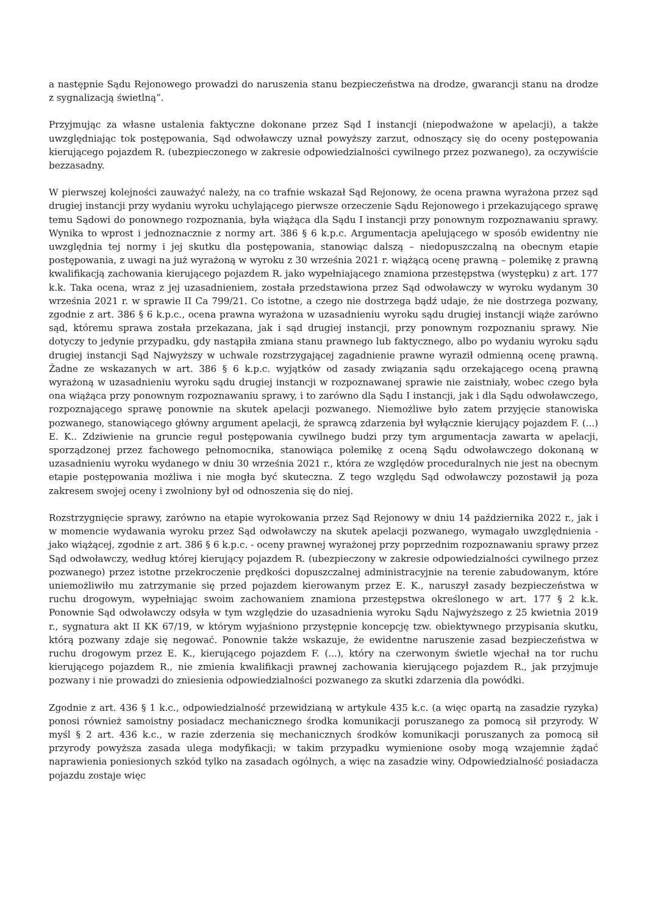a następnie Sądu Rejonowego prowadzi do naruszenia stanu bezpieczeństwa na drodze, gwarancji stanu na drodze z sygnalizacją świetlną”.
Przyjmując za własne ustalenia faktyczne dokonane przez Sąd I instancji (niepodważone w apelacji), a także uwzględniając tok postępowania, Sąd odwoławczy uznał powyższy zarzut, odnoszący się do oceny postępowania kierującego pojazdem R. (ubezpieczonego w zakresie odpowiedzialności cywilnego przez pozwanego), za oczywiście bezzasadny.
W pierwszej kolejności zauważyć należy, na co trafnie wskazał Sąd Rejonowy, że ocena prawna wyrażona przez sąd drugiej instancji przy wydaniu wyroku uchylającego pierwsze orzeczenie Sądu Rejonowego i przekazującego sprawę temu Sądowi do ponownego rozpoznania, była wiążąca dla Sądu I instancji przy ponownym rozpoznawaniu sprawy. Wynika to wprost i jednoznacznie z normy art. 386 § 6 k.p.c. Argumentacja apelującego w sposób ewidentny nie uwzględnia tej normy i jej skutku dla postępowania, stanowiąc dalszą – niedopuszczalną na obecnym etapie postępowania, z uwagi na już wyrażoną w wyroku z 30 września 2021 r. wiążącą ocenę prawną – polemikę z prawną kwalifikacją zachowania kierującego pojazdem R. jako wypełniającego znamiona przestępstwa (występku) z art. 177 k.k. Taka ocena, wraz z jej uzasadnieniem, została przedstawiona przez Sąd odwoławczy w wyroku wydanym 30 września 2021 r. w sprawie II Ca 799/21. Co istotne, a czego nie dostrzega bądź udaje, że nie dostrzega pozwany, zgodnie z art. 386 § 6 k.p.c., ocena prawna wyrażona w uzasadnieniu wyroku sądu drugiej instancji wiąże zarówno sąd, któremu sprawa została przekazana, jak i sąd drugiej instancji, przy ponownym rozpoznaniu sprawy. Nie dotyczy to jedynie przypadku, gdy nastąpiła zmiana stanu prawnego lub faktycznego, albo po wydaniu wyroku sądu drugiej instancji Sąd Najwyższy w uchwale rozstrzygającej zagadnienie prawne wyraził odmienną ocenę prawną. Żadne ze wskazanych w art. 386 § 6 k.p.c. wyjątków od zasady związania sądu orzekającego oceną prawną wyrażoną w uzasadnieniu wyroku sądu drugiej instancji w rozpoznawanej sprawie nie zaistniały, wobec czego była ona wiążąca przy ponownym rozpoznawaniu sprawy, i to zarówno dla Sądu I instancji, jak i dla Sądu odwoławczego, rozpoznającego sprawę ponownie na skutek apelacji pozwanego. Niemożliwe było zatem przyjęcie stanowiska pozwanego, stanowiącego główny argument apelacji, że sprawcą zdarzenia był wyłącznie kierujący pojazdem F. (...) E. K.. Zdziwienie na gruncie reguł postępowania cywilnego budzi przy tym argumentacja zawarta w apelacji, sporządzonej przez fachowego pełnomocnika, stanowiąca polemikę z oceną Sądu odwoławczego dokonaną w uzasadnieniu wyroku wydanego w dniu 30 września 2021 r., która ze względów proceduralnych nie jest na obecnym etapie postępowania możliwa i nie mogła być skuteczna. Z tego względu Sąd odwoławczy pozostawił ją poza zakresem swojej oceny i zwolniony był od odnoszenia się do niej.
Rozstrzygnięcie sprawy, zarówno na etapie wyrokowania przez Sąd Rejonowy w dniu 14 października 2022 r., jak i w momencie wydawania wyroku przez Sąd odwoławczy na skutek apelacji pozwanego, wymagało uwzględnienia - jako wiążącej, zgodnie z art. 386 § 6 k.p.c. - oceny prawnej wyrażonej przy poprzednim rozpoznawaniu sprawy przez Sąd odwoławczy, według której kierujący pojazdem R. (ubezpieczony w zakresie odpowiedzialności cywilnego przez pozwanego) przez istotne przekroczenie prędkości dopuszczalnej administracyjnie na terenie zabudowanym, które uniemożliwiło mu zatrzymanie się przed pojazdem kierowanym przez E. K., naruszył zasady bezpieczeństwa w ruchu drogowym, wypełniając swoim zachowaniem znamiona przestępstwa określonego w art. 177 § 2 k.k. Ponownie Sąd odwoławczy odsyła w tym względzie do uzasadnienia wyroku Sądu Najwyższego z 25 kwietnia 2019 r., sygnatura akt II KK 67/19, w którym wyjaśniono przystępnie koncepcję tzw. obiektywnego przypisania skutku, którą pozwany zdaje się negować. Ponownie także wskazuje, że ewidentne naruszenie zasad bezpieczeństwa w ruchu drogowym przez E. K., kierującego pojazdem F. (...), który na czerwonym świetle wjechał na tor ruchu kierującego pojazdem R., nie zmienia kwalifikacji prawnej zachowania kierującego pojazdem R., jak przyjmuje pozwany i nie prowadzi do zniesienia odpowiedzialności pozwanego za skutki zdarzenia dla powódki.
Zgodnie z art. 436 § 1 k.c., odpowiedzialność przewidzianą w artykule 435 k.c. (a więc opartą na zasadzie ryzyka) ponosi również samoistny posiadacz mechanicznego środka komunikacji poruszanego za pomocą sił przyrody. W myśl § 2 art. 436 k.c., w razie zderzenia się mechanicznych środków komunikacji poruszanych za pomocą sił przyrody powyższa zasada ulega modyfikacji; w takim przypadku wymienione osoby mogą wzajemnie żądać naprawienia poniesionych szkód tylko na zasadach ogólnych, a więc na zasadzie winy. Odpowiedzialność posiadacza pojazdu zostaje więc